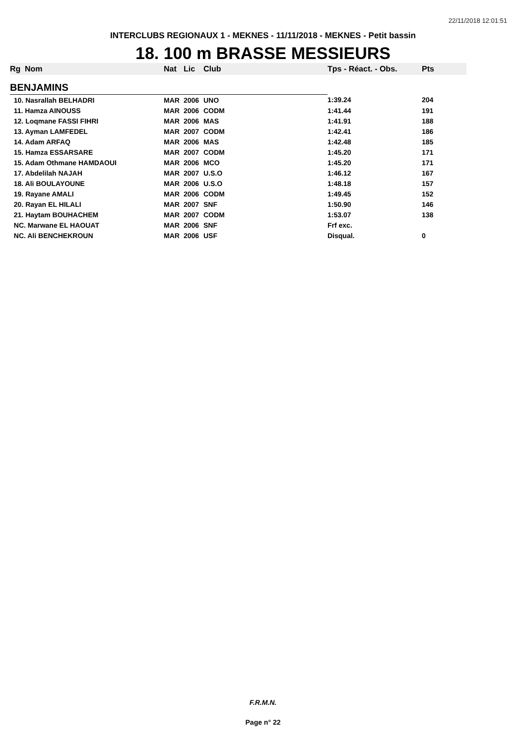22/11/2018 12:01:51
INTERCLUBS REGIONAUX 1 - MEKNES - 11/11/2018 - MEKNES - Petit bassin
18. 100 m BRASSE MESSIEURS
| Rg | Nom | Nat | Lic | Club | Tps - Réact. - Obs. | Pts |
| --- | --- | --- | --- | --- | --- | --- |
| BENJAMINS | | | | | | |
| 10. Nasrallah BELHADRI | | MAR | 2006 | UNO | 1:39.24 | 204 |
| 11. Hamza AINOUSS | | MAR | 2006 | CODM | 1:41.44 | 191 |
| 12. Loqmane FASSI FIHRI | | MAR | 2006 | MAS | 1:41.91 | 188 |
| 13. Ayman LAMFEDEL | | MAR | 2007 | CODM | 1:42.41 | 186 |
| 14. Adam ARFAQ | | MAR | 2006 | MAS | 1:42.48 | 185 |
| 15. Hamza ESSARSARE | | MAR | 2007 | CODM | 1:45.20 | 171 |
| 15. Adam Othmane HAMDAOUI | | MAR | 2006 | MCO | 1:45.20 | 171 |
| 17. Abdelilah NAJAH | | MAR | 2007 | U.S.O | 1:46.12 | 167 |
| 18. Ali BOULAYOUNE | | MAR | 2006 | U.S.O | 1:48.18 | 157 |
| 19. Rayane AMALI | | MAR | 2006 | CODM | 1:49.45 | 152 |
| 20. Rayan EL HILALI | | MAR | 2007 | SNF | 1:50.90 | 146 |
| 21. Haytam BOUHACHEM | | MAR | 2007 | CODM | 1:53.07 | 138 |
| NC. Marwane EL HAOUAT | | MAR | 2006 | SNF | Frf exc. | |
| NC. Ali BENCHEKROUN | | MAR | 2006 | USF | Disqual. | 0 |
F.R.M.N.
Page n° 22